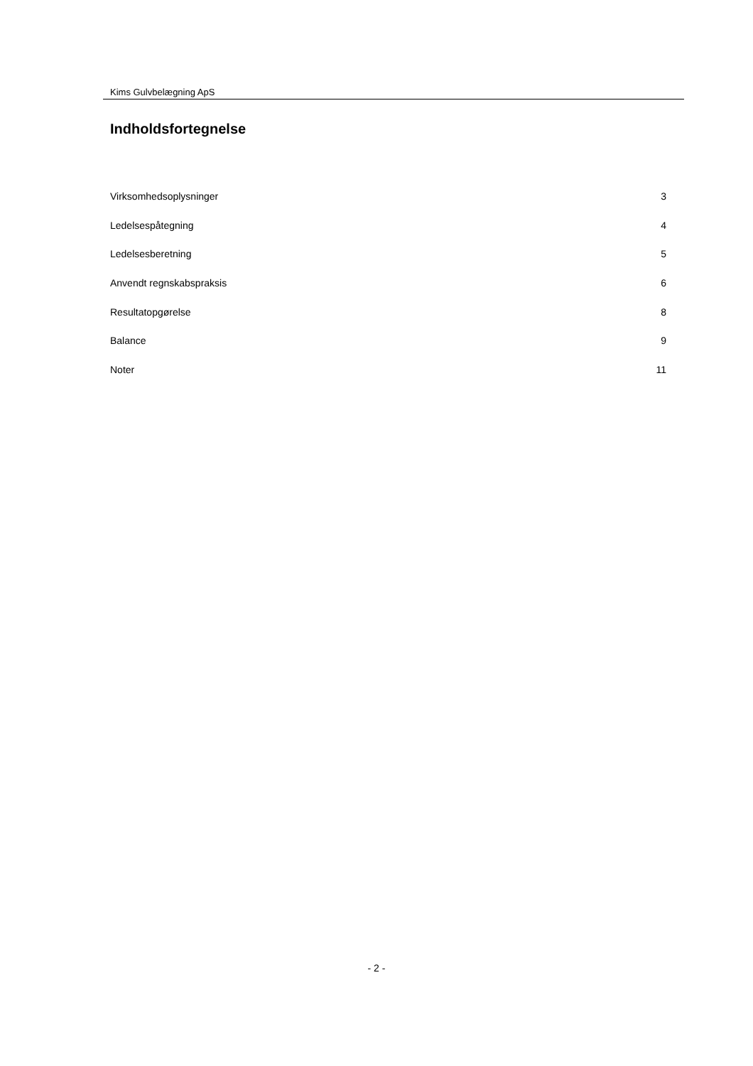Kims Gulvbelægning ApS
Indholdsfortegnelse
Virksomhedsoplysninger 3
Ledelsespåtegning 4
Ledelsesberetning 5
Anvendt regnskabspraksis 6
Resultatopgørelse 8
Balance 9
Noter 11
- 2 -